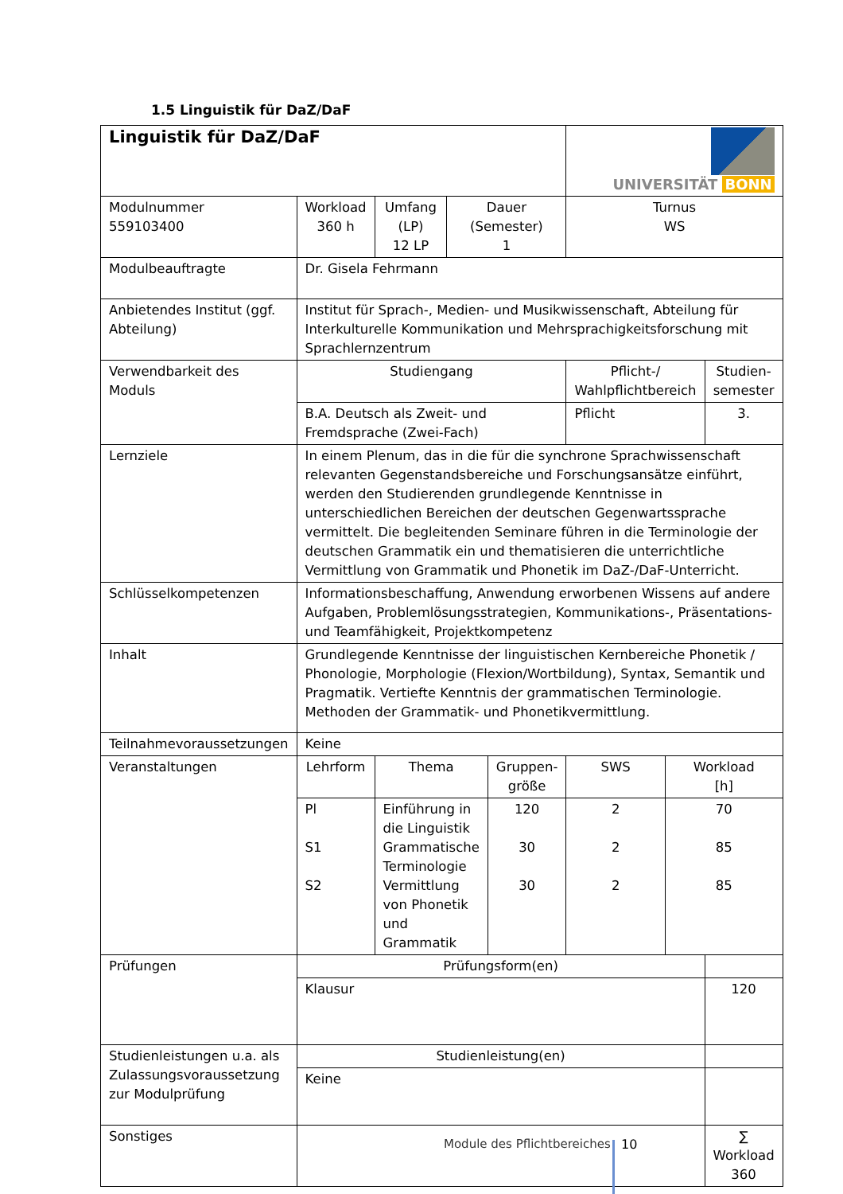1.5 Linguistik für DaZ/DaF
| Linguistik für DaZ/DaF | | | | | UNIVERSITÄT BONN | | |
| Modulnummer 559103400 | Workload 360 h | Umfang (LP) 12 LP | Dauer (Semester) 1 | | Turnus WS | | |
| Modulbeauftragte | Dr. Gisela Fehrmann | | | | | | |
| Anbietendes Institut (ggf. Abteilung) | Institut für Sprach-, Medien- und Musikwissenschaft, Abteilung für Interkulturelle Kommunikation und Mehrsprachigkeitsforschung mit Sprachlernzentrum | | | | | | |
| Verwendbarkeit des Moduls | Studiengang | | | | Pflicht-/ Wahlpflichtbereich | | Studien- semester |
| | B.A. Deutsch als Zweit- und Fremdsprache (Zwei-Fach) | | | | Pflicht | | 3. |
| Lernziele | In einem Plenum, das in die für die synchrone Sprachwissenschaft relevanten Gegenstandsbereiche und Forschungsansätze einführt, werden den Studierenden grundlegende Kenntnisse in unterschiedlichen Bereichen der deutschen Gegenwartssprache vermittelt. Die begleitenden Seminare führen in die Terminologie der deutschen Grammatik ein und thematisieren die unterrichtliche Vermittlung von Grammatik und Phonetik im DaZ-/DaF-Unterricht. | | | | | | |
| Schlüsselkompetenzen | Informationsbeschaffung, Anwendung erworbenen Wissens auf andere Aufgaben, Problemlösungsstrategien, Kommunikations-, Präsentations- und Teamfähigkeit, Projektkompetenz | | | | | | |
| Inhalt | Grundlegende Kenntnisse der linguistischen Kernbereiche Phonetik / Phonologie, Morphologie (Flexion/Wortbildung), Syntax, Semantik und Pragmatik. Vertiefte Kenntnis der grammatischen Terminologie. Methoden der Grammatik- und Phonetikvermittlung. | | | | | | |
| Teilnahmevoraussetzungen | Keine | | | | | | |
| Veranstaltungen | Lehrform | Thema | | Gruppen- größe | SWS | Workload [h] | |
| | Pl S1 S2 | Einführung in die Linguistik Grammatische Terminologie Vermittlung von Phonetik und Grammatik | | 120 30 30 | 2 2 2 | 70 85 85 | |
| Prüfungen | Prüfungsform(en) | | | | | | |
| | Klausur | | | | | | 120 |
| Studienleistungen u.a. als Zulassungsvoraussetzung zur Modulprüfung | Studienleistung(en) | | | | | | |
| | Keine | | | | | | |
| Sonstiges | | | | | | | ∑ Workload 360 |
Module des Pflichtbereiches 10